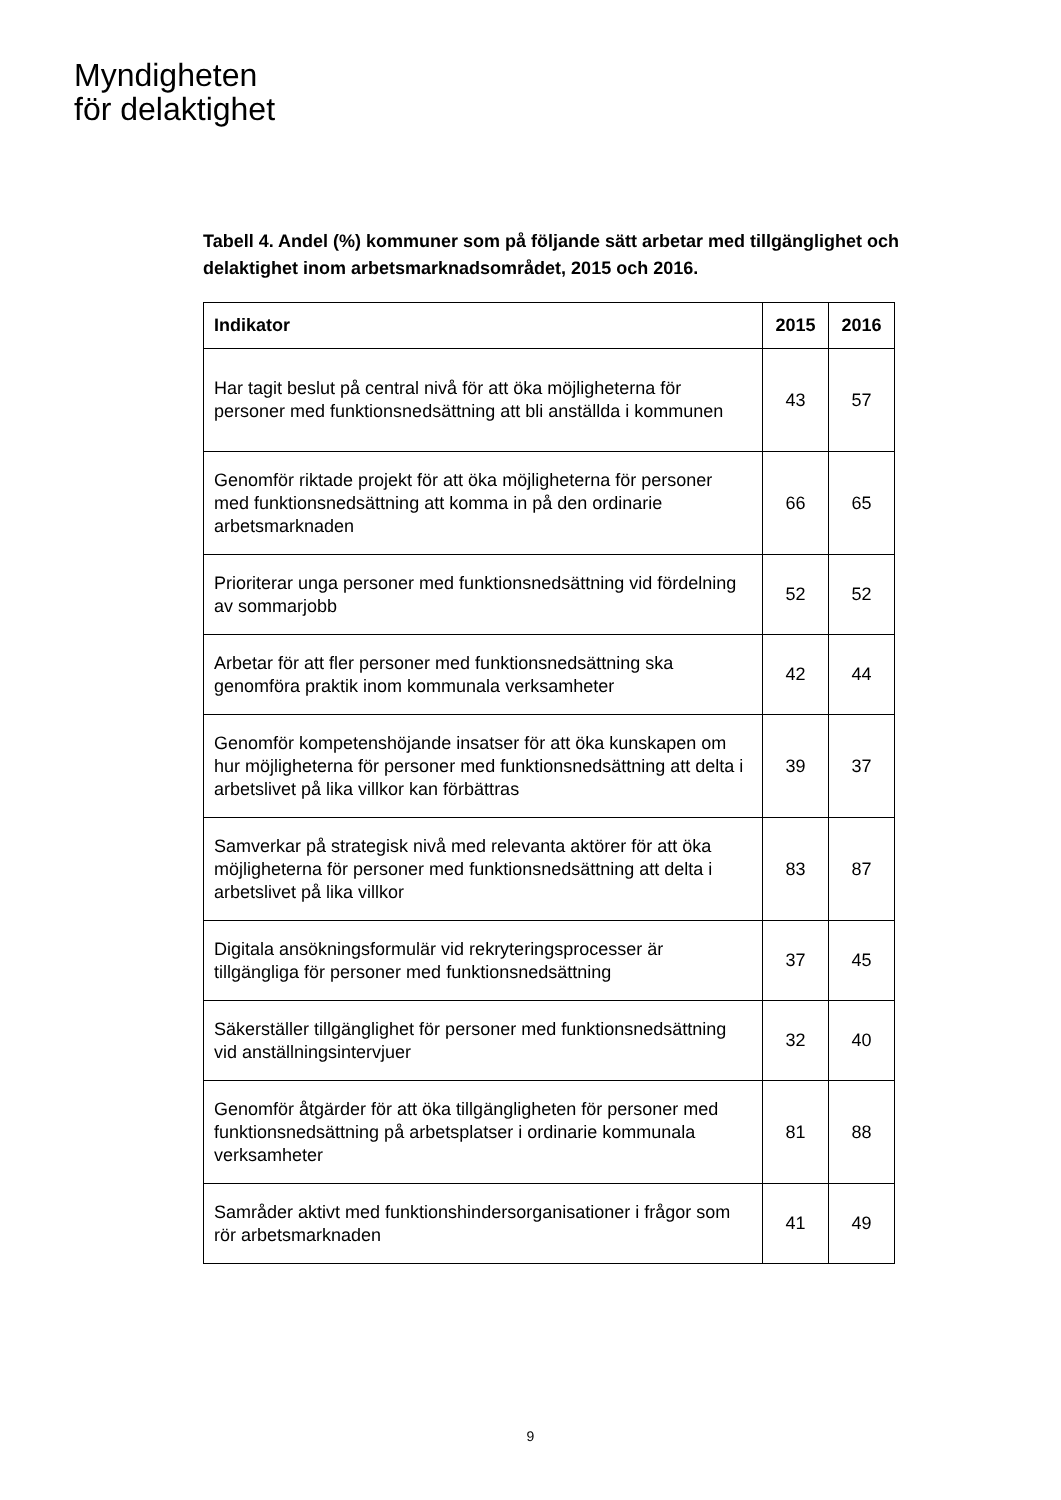Myndigheten
för delaktighet
Tabell 4. Andel (%) kommuner som på följande sätt arbetar med tillgänglighet och delaktighet inom arbetsmarknadsområdet, 2015 och 2016.
| Indikator | 2015 | 2016 |
| --- | --- | --- |
| Har tagit beslut på central nivå för att öka möjligheterna för personer med funktionsnedsättning att bli anställda i kommunen | 43 | 57 |
| Genomför riktade projekt för att öka möjligheterna för personer med funktionsnedsättning att komma in på den ordinarie arbetsmarknaden | 66 | 65 |
| Prioriterar unga personer med funktionsnedsättning vid fördelning av sommarjobb | 52 | 52 |
| Arbetar för att fler personer med funktionsnedsättning ska genomföra praktik inom kommunala verksamheter | 42 | 44 |
| Genomför kompetenshöjande insatser för att öka kunskapen om hur möjligheterna för personer med funktionsnedsättning att delta i arbetslivet på lika villkor kan förbättras | 39 | 37 |
| Samverkar på strategisk nivå med relevanta aktörer för att öka möjligheterna för personer med funktionsnedsättning att delta i arbetslivet på lika villkor | 83 | 87 |
| Digitala ansökningsformulär vid rekryteringsprocesser är tillgängliga för personer med funktionsnedsättning | 37 | 45 |
| Säkerställer tillgänglighet för personer med funktionsnedsättning vid anställningsintervjuer | 32 | 40 |
| Genomför åtgärder för att öka tillgängligheten för personer med funktionsnedsättning på arbetsplatser i ordinarie kommunala verksamheter | 81 | 88 |
| Samråder aktivt med funktionshindersorganisationer i frågor som rör arbetsmarknaden | 41 | 49 |
9